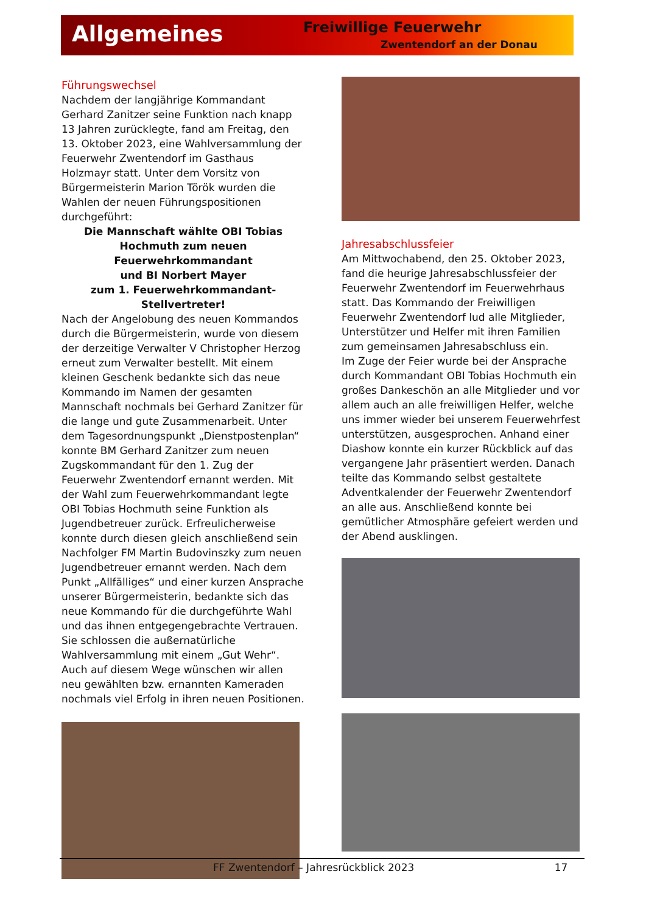Allgemeines Freiwillige Feuerwehr
Zwentendorf an der Donau
Führungswechsel
Nachdem der langjährige Kommandant Gerhard Zanitzer seine Funktion nach knapp 13 Jahren zurücklegte, fand am Freitag, den 13. Oktober 2023, eine Wahlversammlung der Feuerwehr Zwentendorf im Gasthaus Holzmayr statt. Unter dem Vorsitz von Bürgermeisterin Marion Török wurden die Wahlen der neuen Führungspositionen durchgeführt:
Die Mannschaft wählte OBI Tobias Hochmuth zum neuen Feuerwehrkommandant
und BI Norbert Mayer
zum 1. Feuerwehrkommandant-Stellvertreter!
Nach der Angelobung des neuen Kommandos durch die Bürgermeisterin, wurde von diesem der derzeitige Verwalter V Christopher Herzog erneut zum Verwalter bestellt. Mit einem kleinen Geschenk bedankte sich das neue Kommando im Namen der gesamten Mannschaft nochmals bei Gerhard Zanitzer für die lange und gute Zusammenarbeit. Unter dem Tagesordnungspunkt „Dienstpostenplan“ konnte BM Gerhard Zanitzer zum neuen Zugskommandant für den 1. Zug der Feuerwehr Zwentendorf ernannt werden. Mit der Wahl zum Feuerwehrkommandant legte OBI Tobias Hochmuth seine Funktion als Jugendbetreuer zurück. Erfreulicherweise konnte durch diesen gleich anschließend sein Nachfolger FM Martin Budovinszky zum neuen Jugendbetreuer ernannt werden. Nach dem Punkt „Allfälliges“ und einer kurzen Ansprache unserer Bürgermeisterin, bedankte sich das neue Kommando für die durchgeführte Wahl und das ihnen entgegengebrachte Vertrauen. Sie schlossen die außernatürliche Wahlversammlung mit einem „Gut Wehr“. Auch auf diesem Wege wünschen wir allen neu gewählten bzw. ernannten Kameraden nochmals viel Erfolg in ihren neuen Positionen.
Jahresabschlussfeier
Am Mittwochabend, den 25. Oktober 2023, fand die heurige Jahresabschlussfeier der Feuerwehr Zwentendorf im Feuerwehrhaus statt. Das Kommando der Freiwilligen Feuerwehr Zwentendorf lud alle Mitglieder, Unterstützer und Helfer mit ihren Familien zum gemeinsamen Jahresabschluss ein.
Im Zuge der Feier wurde bei der Ansprache durch Kommandant OBI Tobias Hochmuth ein großes Dankeschön an alle Mitglieder und vor allem auch an alle freiwilligen Helfer, welche uns immer wieder bei unserem Feuerwehrfest unterstützen, ausgesprochen. Anhand einer Diashow konnte ein kurzer Rückblick auf das vergangene Jahr präsentiert werden. Danach teilte das Kommando selbst gestaltete Adventkalender der Feuerwehr Zwentendorf an alle aus. Anschließend konnte bei gemütlicher Atmosphäre gefeiert werden und der Abend ausklingen.
FF Zwentendorf – Jahresrückblick 2023 17